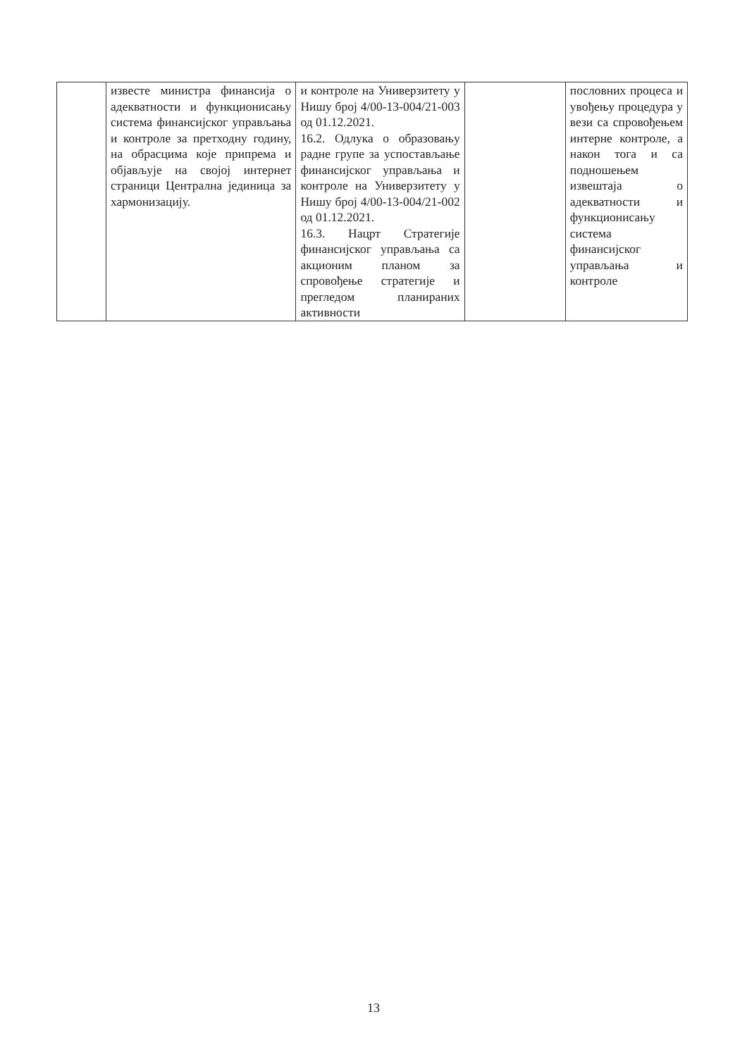| | известе министра финансија о адекватности и функционисању система финансијског управљања и контроле за претходну годину, на обрасцима које припрема и објављује на својој интернет страници Централна јединица за хармонизацију. | и контроле на Универзитету у Нишу број 4/00-13-004/21-003 од 01.12.2021. 16.2. Одлука о образовању радне групе за успостављање финансијског управљања и контроле на Универзитету у Нишу број 4/00-13-004/21-002 од 01.12.2021. 16.3. Нацрт Стратегије финансијског управљања са акционим планом за спровођење стратегије и прегледом планираних активности | | пословних процеса и увођењу процедура у вези са спровођењем интерне контроле, а након тога и са подношењем извештаја о адекватности и функционисању система финансијског управљања и контроле |
13